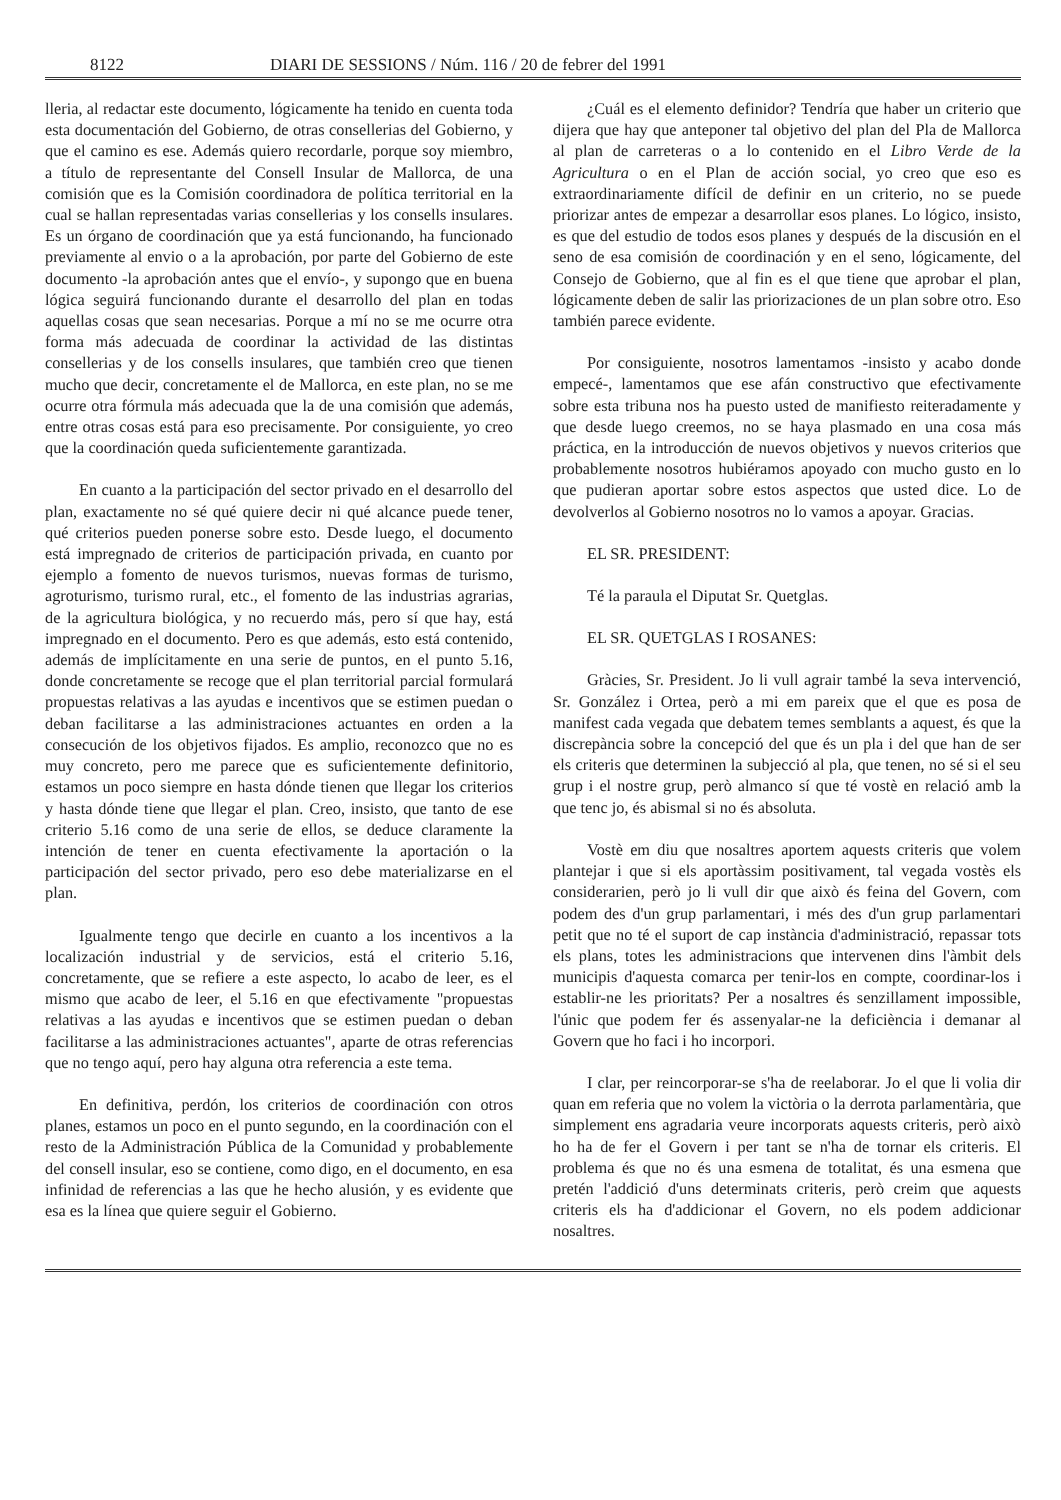8122 DIARI DE SESSIONS / Núm. 116 / 20 de febrer del 1991
lleria, al redactar este documento, lógicamente ha tenido en cuenta toda esta documentación del Gobierno, de otras consellerias del Gobierno, y que el camino es ese. Además quiero recordarle, porque soy miembro, a título de representante del Consell Insular de Mallorca, de una comisión que es la Comisión coordinadora de política territorial en la cual se hallan representadas varias consellerias y los consells insulares. Es un órgano de coordinación que ya está funcionando, ha funcionado previamente al envio o a la aprobación, por parte del Gobierno de este documento -la aprobación antes que el envío-, y supongo que en buena lógica seguirá funcionando durante el desarrollo del plan en todas aquellas cosas que sean necesarias. Porque a mí no se me ocurre otra forma más adecuada de coordinar la actividad de las distintas consellerias y de los consells insulares, que también creo que tienen mucho que decir, concretamente el de Mallorca, en este plan, no se me ocurre otra fórmula más adecuada que la de una comisión que además, entre otras cosas está para eso precisamente. Por consiguiente, yo creo que la coordinación queda suficientemente garantizada.
En cuanto a la participación del sector privado en el desarrollo del plan, exactamente no sé qué quiere decir ni qué alcance puede tener, qué criterios pueden ponerse sobre esto. Desde luego, el documento está impregnado de criterios de participación privada, en cuanto por ejemplo a fomento de nuevos turismos, nuevas formas de turismo, agroturismo, turismo rural, etc., el fomento de las industrias agrarias, de la agricultura biológica, y no recuerdo más, pero sí que hay, está impregnado en el documento. Pero es que además, esto está contenido, además de implícitamente en una serie de puntos, en el punto 5.16, donde concretamente se recoge que el plan territorial parcial formulará propuestas relativas a las ayudas e incentivos que se estimen puedan o deban facilitarse a las administraciones actuantes en orden a la consecución de los objetivos fijados. Es amplio, reconozco que no es muy concreto, pero me parece que es suficientemente definitorio, estamos un poco siempre en hasta dónde tienen que llegar los criterios y hasta dónde tiene que llegar el plan. Creo, insisto, que tanto de ese criterio 5.16 como de una serie de ellos, se deduce claramente la intención de tener en cuenta efectivamente la aportación o la participación del sector privado, pero eso debe materializarse en el plan.
Igualmente tengo que decirle en cuanto a los incentivos a la localización industrial y de servicios, está el criterio 5.16, concretamente, que se refiere a este aspecto, lo acabo de leer, es el mismo que acabo de leer, el 5.16 en que efectivamente "propuestas relativas a las ayudas e incentivos que se estimen puedan o deban facilitarse a las administraciones actuantes", aparte de otras referencias que no tengo aquí, pero hay alguna otra referencia a este tema.
En definitiva, perdón, los criterios de coordinación con otros planes, estamos un poco en el punto segundo, en la coordinación con el resto de la Administración Pública de la Comunidad y probablemente del consell insular, eso se contiene, como digo, en el documento, en esa infinidad de referencias a las que he hecho alusión, y es evidente que esa es la línea que quiere seguir el Gobierno.
¿Cuál es el elemento definidor? Tendría que haber un criterio que dijera que hay que anteponer tal objetivo del plan del Pla de Mallorca al plan de carreteras o a lo contenido en el Libro Verde de la Agricultura o en el Plan de acción social, yo creo que eso es extraordinariamente difícil de definir en un criterio, no se puede priorizar antes de empezar a desarrollar esos planes. Lo lógico, insisto, es que del estudio de todos esos planes y después de la discusión en el seno de esa comisión de coordinación y en el seno, lógicamente, del Consejo de Gobierno, que al fin es el que tiene que aprobar el plan, lógicamente deben de salir las priorizaciones de un plan sobre otro. Eso también parece evidente.
Por consiguiente, nosotros lamentamos -insisto y acabo donde empecé-, lamentamos que ese afán constructivo que efectivamente sobre esta tribuna nos ha puesto usted de manifiesto reiteradamente y que desde luego creemos, no se haya plasmado en una cosa más práctica, en la introducción de nuevos objetivos y nuevos criterios que probablemente nosotros hubiéramos apoyado con mucho gusto en lo que pudieran aportar sobre estos aspectos que usted dice. Lo de devolverlos al Gobierno nosotros no lo vamos a apoyar. Gracias.
EL SR. PRESIDENT:
Té la paraula el Diputat Sr. Quetglas.
EL SR. QUETGLAS I ROSANES:
Gràcies, Sr. President. Jo li vull agrair també la seva intervenció, Sr. González i Ortea, però a mi em pareix que el que es posa de manifest cada vegada que debatem temes semblants a aquest, és que la discrepància sobre la concepció del que és un pla i del que han de ser els criteris que determinen la subjecció al pla, que tenen, no sé si el seu grup i el nostre grup, però almanco sí que té vostè en relació amb la que tenc jo, és abismal si no és absoluta.
Vostè em diu que nosaltres aportem aquests criteris que volem plantejar i que si els aportàssim positivament, tal vegada vostès els considerarien, però jo li vull dir que això és feina del Govern, com podem des d'un grup parlamentari, i més des d'un grup parlamentari petit que no té el suport de cap instància d'administració, repassar tots els plans, totes les administracions que intervenen dins l'àmbit dels municipis d'aquesta comarca per tenir-los en compte, coordinar-los i establir-ne les prioritats? Per a nosaltres és senzillament impossible, l'únic que podem fer és assenyalar-ne la deficiència i demanar al Govern que ho faci i ho incorpori.
I clar, per reincorporar-se s'ha de reelaborar. Jo el que li volia dir quan em referia que no volem la victòria o la derrota parlamentària, que simplement ens agradaria veure incorporats aquests criteris, però això ho ha de fer el Govern i per tant se n'ha de tornar els criteris. El problema és que no és una esmena de totalitat, és una esmena que pretén l'addició d'uns determinats criteris, però creim que aquests criteris els ha d'addicionar el Govern, no els podem addicionar nosaltres.